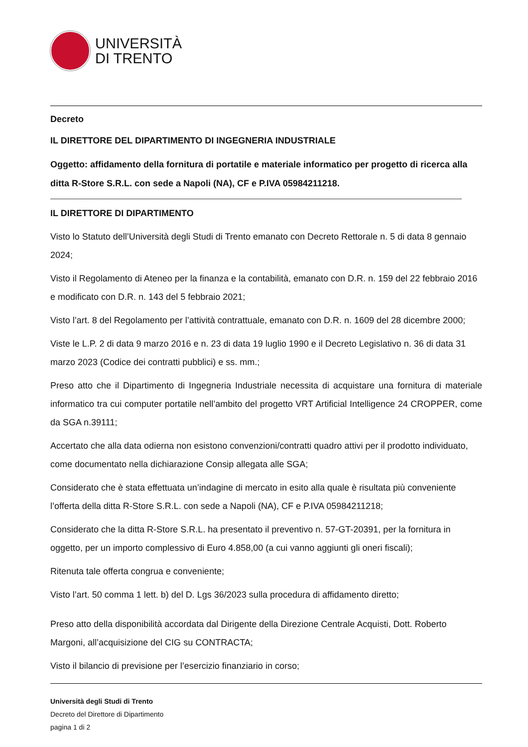UNIVERSITÀ
DI TRENTO
Decreto
IL DIRETTORE DEL DIPARTIMENTO DI INGEGNERIA INDUSTRIALE
Oggetto: affidamento della fornitura di portatile e materiale informatico per progetto di ricerca alla ditta R-Store S.R.L. con sede a Napoli (NA), CF e P.IVA 05984211218.
IL DIRETTORE DI DIPARTIMENTO
Visto lo Statuto dell’Università degli Studi di Trento emanato con Decreto Rettorale n. 5 di data 8 gennaio 2024;
Visto il Regolamento di Ateneo per la finanza e la contabilità, emanato con D.R. n. 159 del 22 febbraio 2016 e modificato con D.R. n. 143 del 5 febbraio 2021;
Visto l’art. 8 del Regolamento per l’attività contrattuale, emanato con D.R. n. 1609 del 28 dicembre 2000;
Viste le L.P. 2 di data 9 marzo 2016 e n. 23 di data 19 luglio 1990 e il Decreto Legislativo n. 36 di data 31 marzo 2023 (Codice dei contratti pubblici) e ss. mm.;
Preso atto che il Dipartimento di Ingegneria Industriale necessita di acquistare una fornitura di materiale informatico tra cui computer portatile nell’ambito del progetto VRT Artificial Intelligence 24 CROPPER, come da SGA n.39111;
Accertato che alla data odierna non esistono convenzioni/contratti quadro attivi per il prodotto individuato, come documentato nella dichiarazione Consip allegata alle SGA;
Considerato che è stata effettuata un’indagine di mercato in esito alla quale è risultata più conveniente l’offerta della ditta R-Store S.R.L. con sede a Napoli (NA), CF e P.IVA 05984211218;
Considerato che la ditta R-Store S.R.L. ha presentato il preventivo n. 57-GT-20391, per la fornitura in oggetto, per un importo complessivo di Euro 4.858,00 (a cui vanno aggiunti gli oneri fiscali);
Ritenuta tale offerta congrua e conveniente;
Visto l’art. 50 comma 1 lett. b) del D. Lgs 36/2023 sulla procedura di affidamento diretto;
Preso atto della disponibilità accordata dal Dirigente della Direzione Centrale Acquisti, Dott. Roberto Margoni, all’acquisizione del CIG su CONTRACTA;
Visto il bilancio di previsione per l’esercizio finanziario in corso;
Università degli Studi di Trento
Decreto del Direttore di Dipartimento
pagina 1 di 2